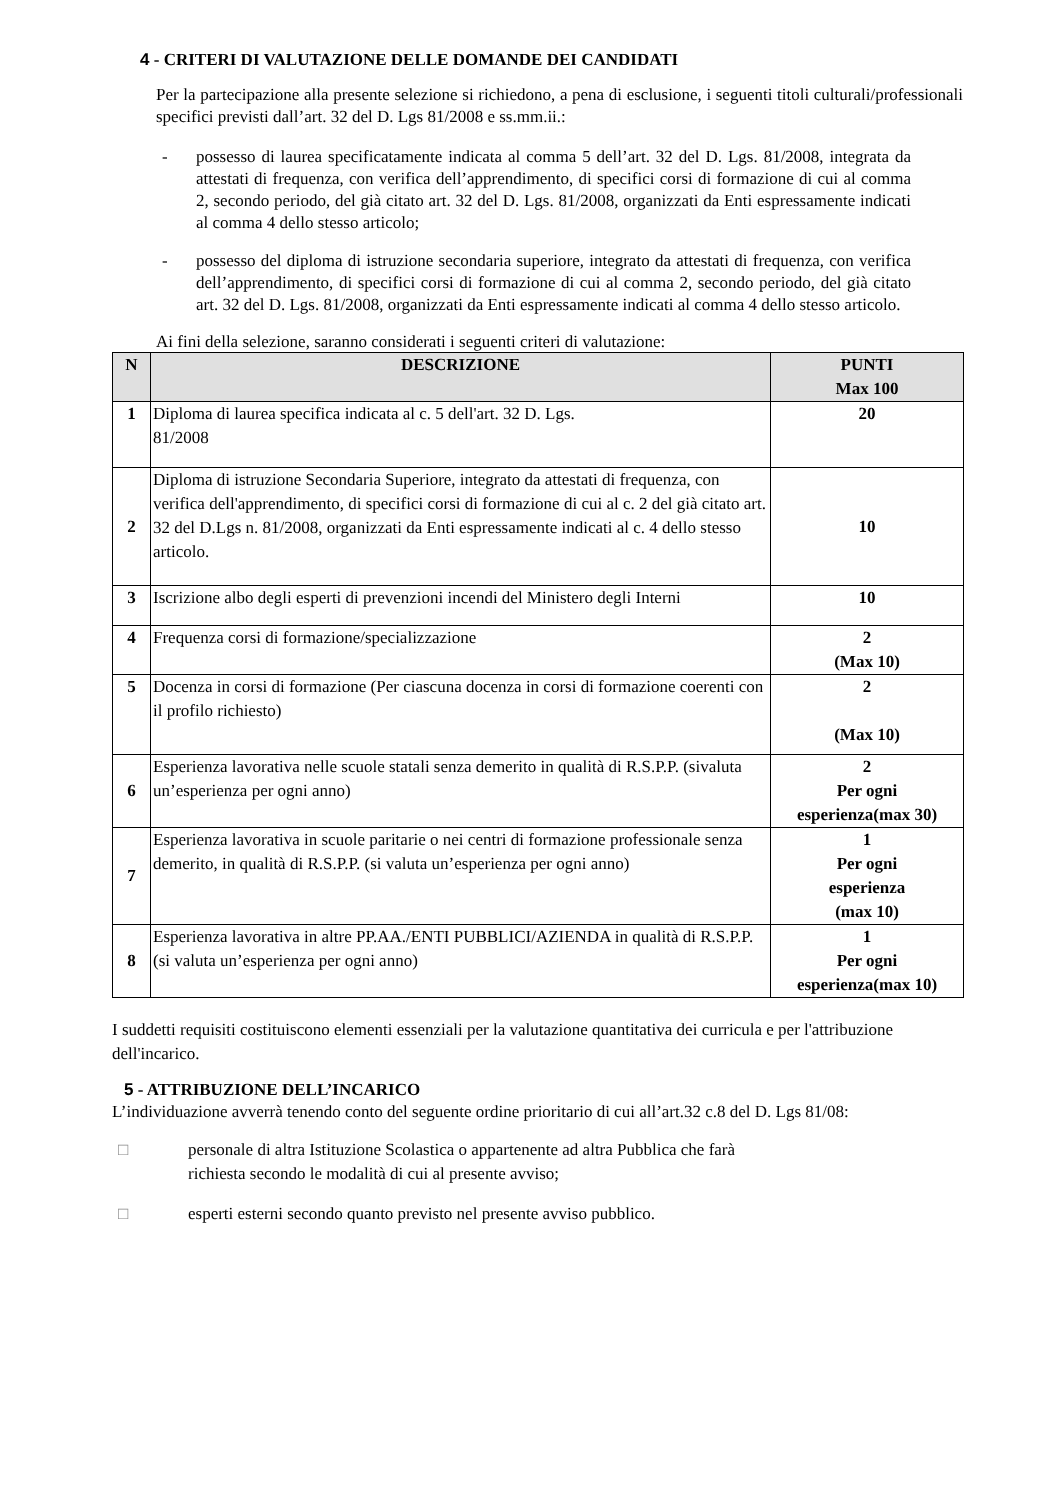4 - CRITERI DI VALUTAZIONE DELLE DOMANDE DEI CANDIDATI
Per la partecipazione alla presente selezione si richiedono, a pena di esclusione, i seguenti titoli culturali/professionali specifici previsti dall’art. 32 del D. Lgs 81/2008 e ss.mm.ii.:
- possesso di laurea specificatamente indicata al comma 5 dell’art. 32 del D. Lgs. 81/2008, integrata da attestati di frequenza, con verifica dell’apprendimento, di specifici corsi di formazione di cui al comma 2, secondo periodo, del già citato art. 32 del D. Lgs. 81/2008, organizzati da Enti espressamente indicati al comma 4 dello stesso articolo;
- possesso del diploma di istruzione secondaria superiore, integrato da attestati di frequenza, con verifica dell’apprendimento, di specifici corsi di formazione di cui al comma 2, secondo periodo, del già citato art. 32 del D. Lgs. 81/2008, organizzati da Enti espressamente indicati al comma 4 dello stesso articolo.
Ai fini della selezione, saranno considerati i seguenti criteri di valutazione:
| N | DESCRIZIONE | PUNTI Max 100 |
| --- | --- | --- |
| 1 | Diploma di laurea specifica indicata al c. 5 dell'art. 32 D. Lgs. 81/2008 | 20 |
| 2 | Diploma di istruzione Secondaria Superiore, integrato da attestati di frequenza, con verifica dell'apprendimento, di specifici corsi di formazione di cui al c. 2 del già citato art. 32 del D.Lgs n. 81/2008, organizzati da Enti espressamente indicati al c. 4 dello stesso articolo. | 10 |
| 3 | Iscrizione albo degli esperti di prevenzioni incendi del Ministero degli Interni | 10 |
| 4 | Frequenza corsi di formazione/specializzazione | 2 (Max 10) |
| 5 | Docenza in corsi di formazione (Per ciascuna docenza in corsi di formazione coerenti con il profilo richiesto) | 2 (Max 10) |
| 6 | Esperienza lavorativa nelle scuole statali senza demerito in qualità di R.S.P.P. (sivaluta un’esperienza per ogni anno) | 2 Per ogni esperienza(max 30) |
| 7 | Esperienza lavorativa in scuole paritarie o nei centri di formazione professionale senza demerito, in qualità di R.S.P.P. (si valuta un’esperienza per ogni anno) | 1 Per ogni esperienza (max 10) |
| 8 | Esperienza lavorativa in altre PP.AA./ENTI PUBBLICI/AZIENDA in qualità di R.S.P.P. (si valuta un’esperienza per ogni anno) | 1 Per ogni esperienza(max 10) |
I suddetti requisiti costituiscono elementi essenziali per la valutazione quantitativa dei curricula e per l'attribuzione dell'incarico.
5 - ATTRIBUZIONE DELL’INCARICO
L’individuazione avverrà tenendo conto del seguente ordine prioritario di cui all’art.32 c.8 del D. Lgs 81/08:
□ personale di altra Istituzione Scolastica o appartenente ad altra Pubblica che farà
richiesta secondo le modalità di cui al presente avviso;
□ esperti esterni secondo quanto previsto nel presente avviso pubblico.